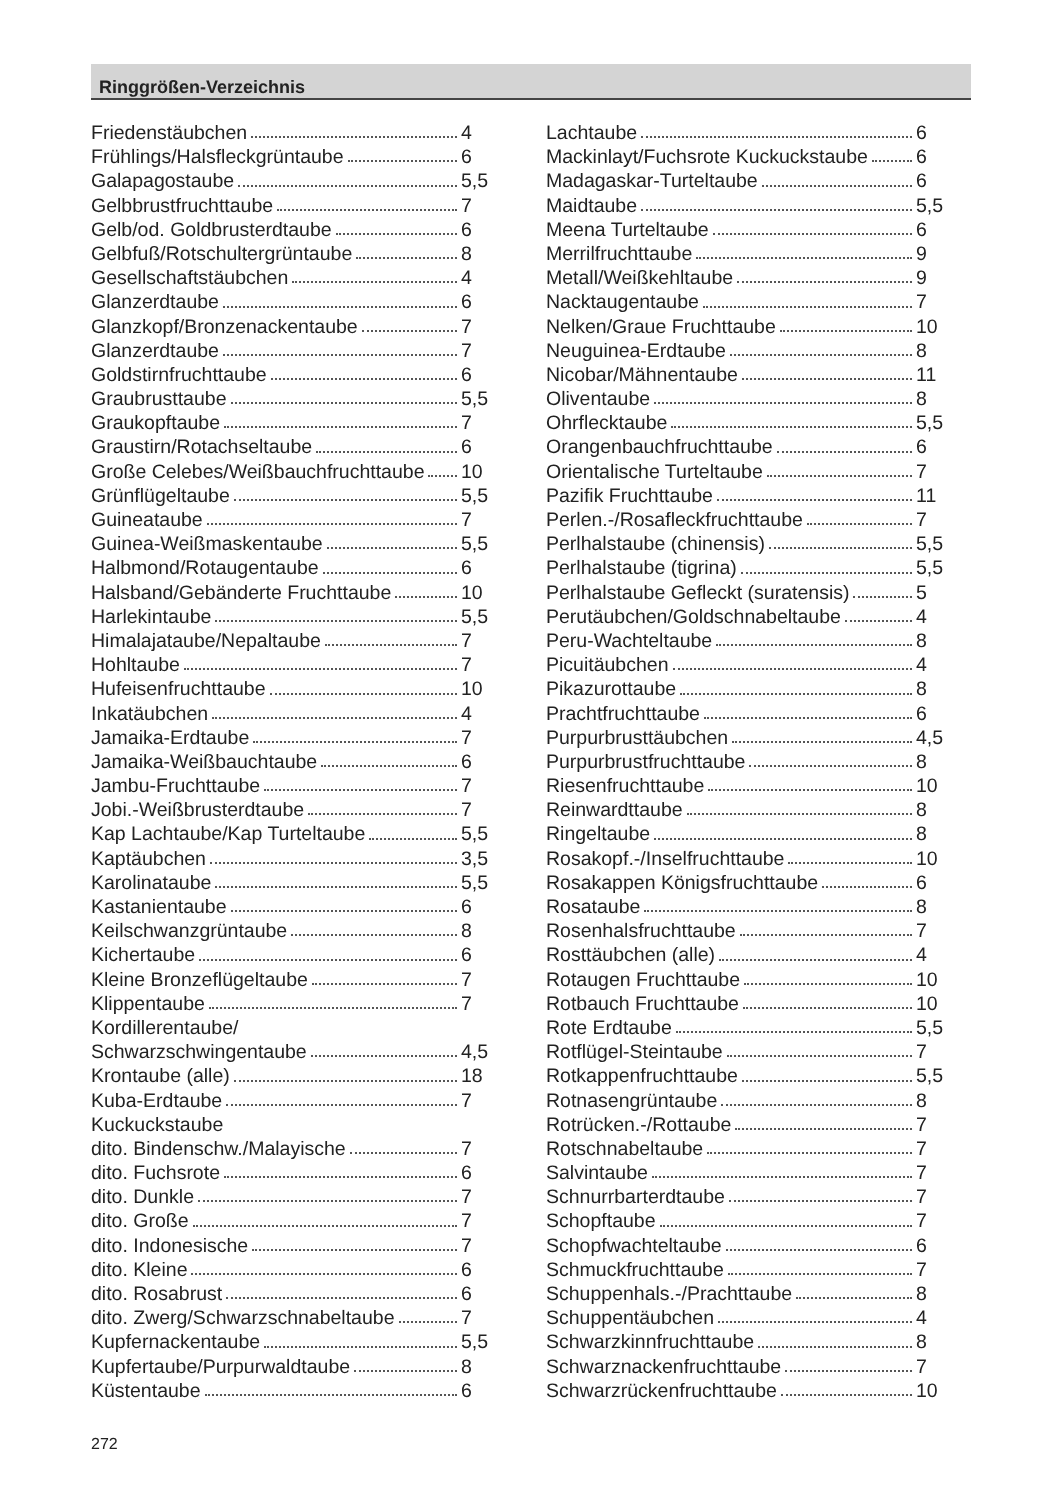Ringgrößen-Verzeichnis
Friedenstäubchen 4
Frühlings/Halsfleckgrüntaube 6
Galapagostaube 5,5
Gelbbrustfruchttaube 7
Gelb/od. Goldbrusterdtaube 6
Gelbfuß/Rotschultergrüntaube 8
Gesellschaftstäubchen 4
Glanzerdtaube 6
Glanzkopf/Bronzenackentaube 7
Glanzerdtaube 7
Goldstirnfruchttaube 6
Graubrusttaube 5,5
Graukopftaube 7
Graustirn/Rotachseltaube 6
Große Celebes/Weißbauchfruchttaube 10
Grünflügeltaube 5,5
Guineataube 7
Guinea-Weißmaskentaube 5,5
Halbmond/Rotaugentaube 6
Halsband/Gebänderte Fruchttaube 10
Harlekintaube 5,5
Himalajataube/Nepaltaube 7
Hohltaube 7
Hufeisenfruchttaube 10
Inkatäubchen 4
Jamaika-Erdtaube 7
Jamaika-Weißbauchtaube 6
Jambu-Fruchttaube 7
Jobi.-Weißbrusterdtaube 7
Kap Lachtaube/Kap Turteltaube 5,5
Kaptäubchen 3,5
Karolinataube 5,5
Kastanientaube 6
Keilschwanzgrüntaube 8
Kichertaube 6
Kleine Bronzeflügeltaube 7
Klippentaube 7
Kordillerentaube/
Schwarzschwingentaube 4,5
Krontaube (alle) 18
Kuba-Erdtaube 7
Kuckuckstaube
dito. Bindenschw./Malayische 7
dito. Fuchsrote 6
dito. Dunkle 7
dito. Große 7
dito. Indonesische 7
dito. Kleine 6
dito. Rosabrust 6
dito. Zwerg/Schwarzschnabeltaube 7
Kupfernackentaube 5,5
Kupfertaube/Purpurwaldtaube 8
Küstentaube 6
Lachtaube 6
Mackinlayt/Fuchsrote Kuckuckstaube 6
Madagaskar-Turteltaube 6
Maidtaube 5,5
Meena Turteltaube 6
Merrilfruchttaube 9
Metall/Weißkehltaube 9
Nacktaugentaube 7
Nelken/Graue Fruchttaube 10
Neuguinea-Erdtaube 8
Nicobar/Mähnentaube 11
Oliventaube 8
Ohrflecktaube 5,5
Orangenbauchfruchttaube 6
Orientalische Turteltaube 7
Pazifik Fruchttaube 11
Perlen.-/Rosafleckfruchttaube 7
Perlhalstaube (chinensis) 5,5
Perlhalstaube (tigrina) 5,5
Perlhalstaube Gefleckt (suratensis) 5
Perutäubchen/Goldschnabeltaube 4
Peru-Wachteltaube 8
Picuitäubchen 4
Pikazurottaube 8
Prachtfruchttaube 6
Purpurbrusttäubchen 4,5
Purpurbrustfruchttaube 8
Riesenfruchttaube 10
Reinwardttaube 8
Ringeltaube 8
Rosakopf.-/Inselfruchttaube 10
Rosakappen Königsfruchttaube 6
Rosataube 8
Rosenhalsfruchttaube 7
Rosttäubchen (alle) 4
Rotaugen Fruchttaube 10
Rotbauch Fruchttaube 10
Rote Erdtaube 5,5
Rotflügel-Steintaube 7
Rotkappenfruchttaube 5,5
Rotnasengrüntaube 8
Rotrücken.-/Rottaube 7
Rotschnabeltaube 7
Salvintaube 7
Schnurrbarterdtaube 7
Schopftaube 7
Schopfwachteltaube 6
Schmuckfruchttaube 7
Schuppenhals.-/Prachttaube 8
Schuppentäubchen 4
Schwarzkinnfruchttaube 8
Schwarznackenfruchttaube 7
Schwarzrückenfruchttaube 10
272